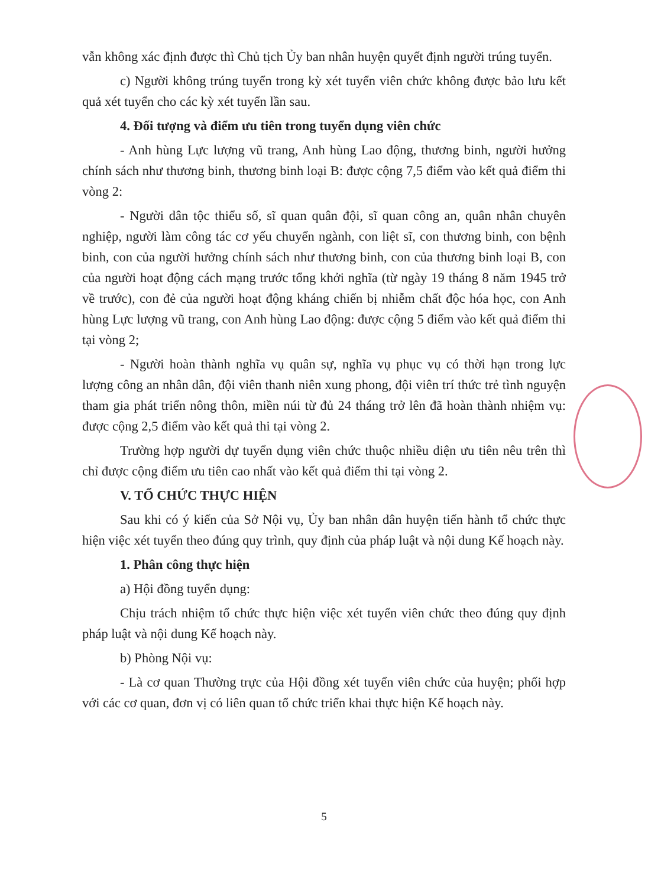vẫn không xác định được thì Chủ tịch Ủy ban nhân huyện quyết định người trúng tuyển.
c) Người không trúng tuyển trong kỳ xét tuyển viên chức không được bảo lưu kết quả xét tuyển cho các kỳ xét tuyển lần sau.
4. Đối tượng và điểm ưu tiên trong tuyển dụng viên chức
- Anh hùng Lực lượng vũ trang, Anh hùng Lao động, thương binh, người hưởng chính sách như thương binh, thương binh loại B: được cộng 7,5 điểm vào kết quả điểm thi vòng 2:
- Người dân tộc thiểu số, sĩ quan quân đội, sĩ quan công an, quân nhân chuyên nghiệp, người làm công tác cơ yếu chuyển ngành, con liệt sĩ, con thương binh, con bệnh binh, con của người hưởng chính sách như thương binh, con của thương binh loại B, con của người hoạt động cách mạng trước tổng khởi nghĩa (từ ngày 19 tháng 8 năm 1945 trở về trước), con đẻ của người hoạt động kháng chiến bị nhiễm chất độc hóa học, con Anh hùng Lực lượng vũ trang, con Anh hùng Lao động: được cộng 5 điểm vào kết quả điểm thi tại vòng 2;
- Người hoàn thành nghĩa vụ quân sự, nghĩa vụ phục vụ có thời hạn trong lực lượng công an nhân dân, đội viên thanh niên xung phong, đội viên trí thức trẻ tình nguyện tham gia phát triển nông thôn, miền núi từ đủ 24 tháng trở lên đã hoàn thành nhiệm vụ: được cộng 2,5 điểm vào kết quả thi tại vòng 2.
Trường hợp người dự tuyển dụng viên chức thuộc nhiều diện ưu tiên nêu trên thì chỉ được cộng điểm ưu tiên cao nhất vào kết quả điểm thi tại vòng 2.
V. TỔ CHỨC THỰC HIỆN
Sau khi có ý kiến của Sở Nội vụ, Ủy ban nhân dân huyện tiến hành tổ chức thực hiện việc xét tuyển theo đúng quy trình, quy định của pháp luật và nội dung Kế hoạch này.
1. Phân công thực hiện
a) Hội đồng tuyển dụng:
Chịu trách nhiệm tổ chức thực hiện việc xét tuyển viên chức theo đúng quy định pháp luật và nội dung Kế hoạch này.
b) Phòng Nội vụ:
- Là cơ quan Thường trực của Hội đồng xét tuyển viên chức của huyện; phối hợp với các cơ quan, đơn vị có liên quan tổ chức triển khai thực hiện Kế hoạch này.
5